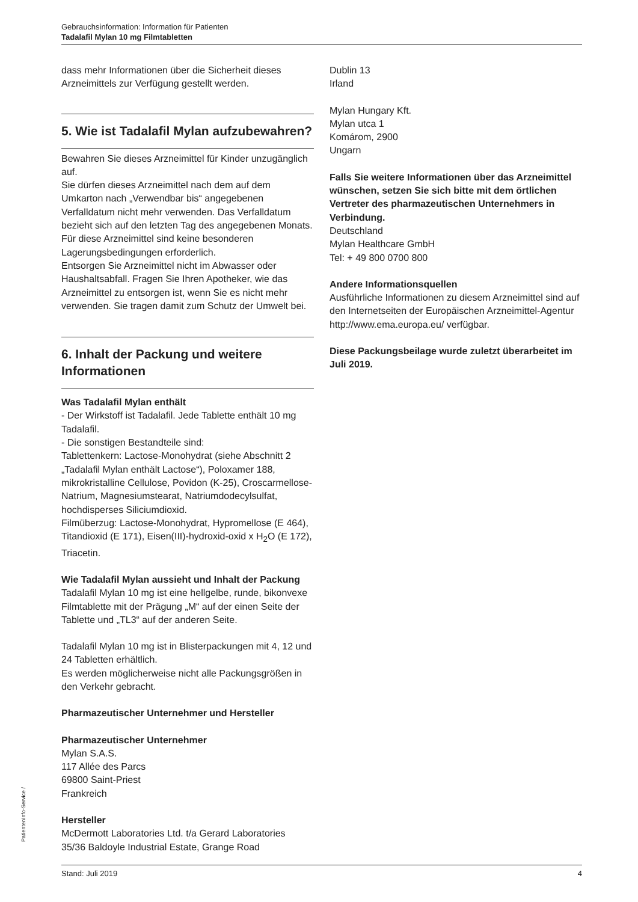Gebrauchsinformation: Information für Patienten
Tadalafil Mylan 10 mg Filmtabletten
dass mehr Informationen über die Sicherheit dieses Arzneimittels zur Verfügung gestellt werden.
5. Wie ist Tadalafil Mylan aufzubewahren?
Bewahren Sie dieses Arzneimittel für Kinder unzugänglich auf.
Sie dürfen dieses Arzneimittel nach dem auf dem Umkarton nach „Verwendbar bis“ angegebenen Verfalldatum nicht mehr verwenden. Das Verfalldatum bezieht sich auf den letzten Tag des angegebenen Monats.
Für diese Arzneimittel sind keine besonderen Lagerungsbedingungen erforderlich.
Entsorgen Sie Arzneimittel nicht im Abwasser oder Haushaltsabfall. Fragen Sie Ihren Apotheker, wie das Arzneimittel zu entsorgen ist, wenn Sie es nicht mehr verwenden. Sie tragen damit zum Schutz der Umwelt bei.
6. Inhalt der Packung und weitere Informationen
Was Tadalafil Mylan enthält
- Der Wirkstoff ist Tadalafil. Jede Tablette enthält 10 mg Tadalafil.
- Die sonstigen Bestandteile sind:
Tablettenkern: Lactose-Monohydrat (siehe Abschnitt 2 „Tadalafil Mylan enthält Lactose“), Poloxamer 188, mikrokristalline Cellulose, Povidon (K-25), Croscarmellose-Natrium, Magnesiumstearat, Natriumdodecylsulfat, hochdisperses Siliciumdioxid.
Filmüberzug: Lactose-Monohydrat, Hypromellose (E 464), Titandioxid (E 171), Eisen(III)-hydroxid-oxid x H<sub>2</sub>O (E 172), Triacetin.
Wie Tadalafil Mylan aussieht und Inhalt der Packung
Tadalafil Mylan 10 mg ist eine hellgelbe, runde, bikonvexe Filmtablette mit der Prägung „M“ auf der einen Seite der Tablette und „TL3“ auf der anderen Seite.
Tadalafil Mylan 10 mg ist in Blisterpackungen mit 4, 12 und 24 Tabletten erhältlich.
Es werden möglicherweise nicht alle Packungsgrößen in den Verkehr gebracht.
Pharmazeutischer Unternehmer und Hersteller
Pharmazeutischer Unternehmer
Mylan S.A.S.
117 Allée des Parcs
69800 Saint-Priest
Frankreich
Hersteller
McDermott Laboratories Ltd. t/a Gerard Laboratories
35/36 Baldoyle Industrial Estate, Grange Road
Dublin 13
Irland
Mylan Hungary Kft.
Mylan utca 1
Komárom, 2900
Ungarn
Falls Sie weitere Informationen über das Arzneimittel wünschen, setzen Sie sich bitte mit dem örtlichen Vertreter des pharmazeutischen Unternehmers in Verbindung.
Deutschland
Mylan Healthcare GmbH
Tel: + 49 800 0700 800
Andere Informationsquellen
Ausführliche Informationen zu diesem Arzneimittel sind auf den Internetseiten der Europäischen Arzneimittel-Agentur http://www.ema.europa.eu/ verfügbar.
Diese Packungsbeilage wurde zuletzt überarbeitet im Juli 2019.
PatientenInfo-Service /
Stand: Juli 2019 4